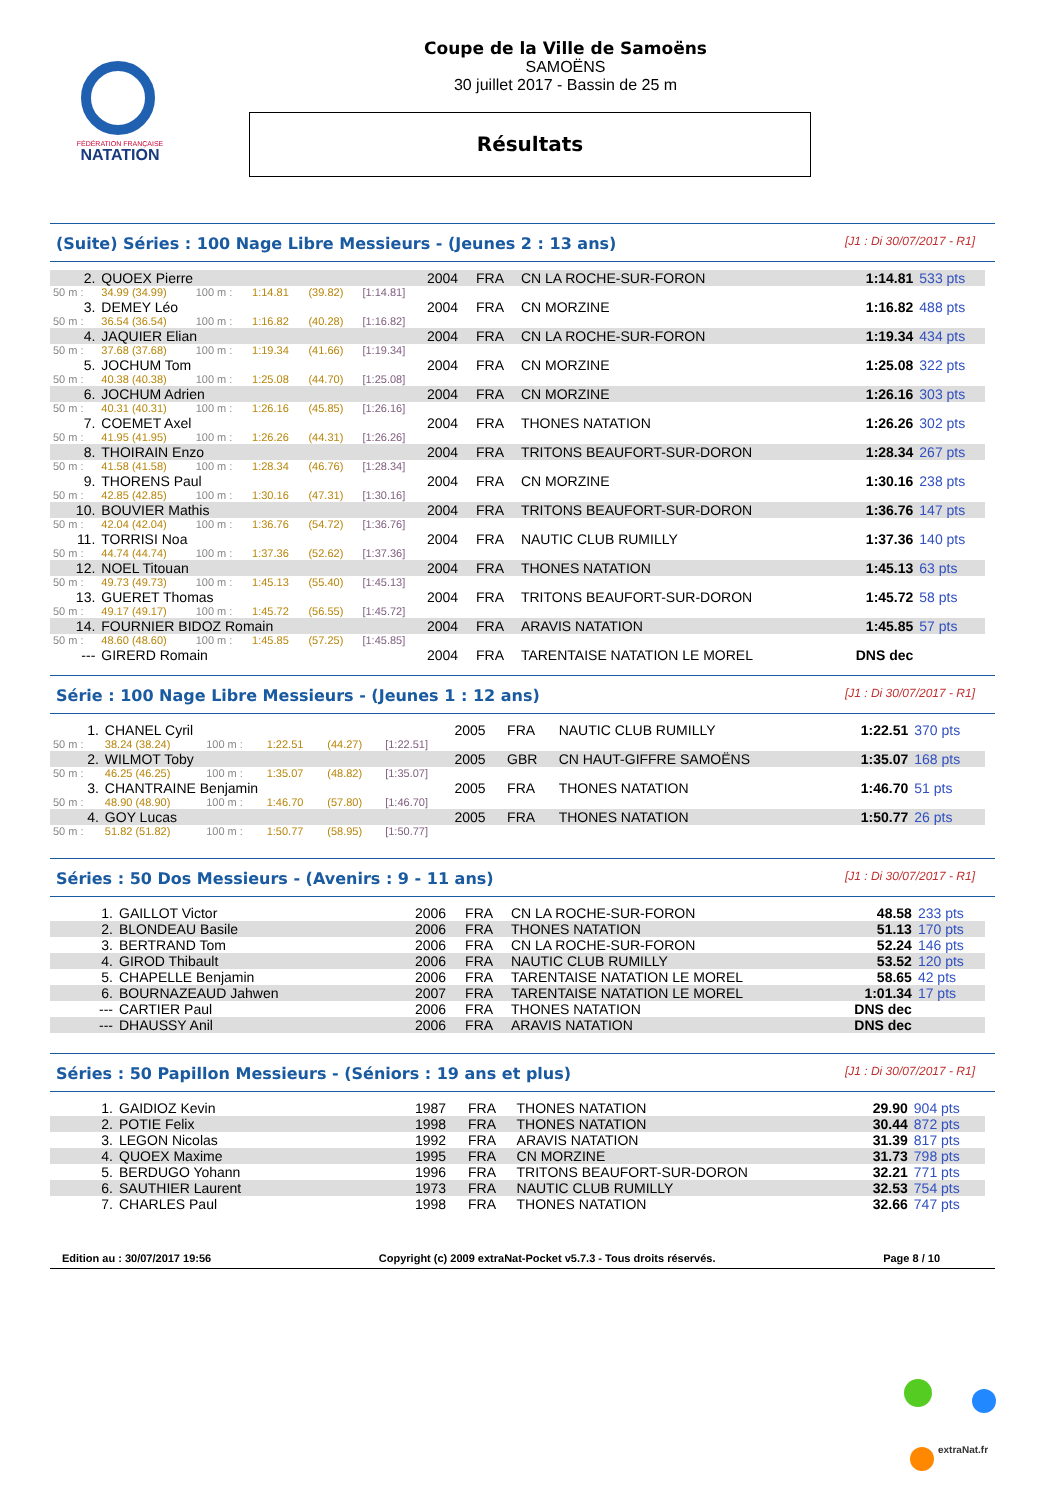FÉDÉRATION FRANÇAISE
NATATION
Coupe de la Ville de Samoëns
SAMOËNS
30 juillet 2017 - Bassin de 25 m
Résultats
(Suite) Séries : 100 Nage Libre Messieurs - (Jeunes 2 : 13 ans) [J1 : Di 30/07/2017 - R1]
| 2. | QUOEX Pierre | | | | | 2004 | FRA | CN LA ROCHE-SUR-FORON | 1:14.81 | 533 pts |
| 50 m : | 34.99 (34.99) | 100 m : | 1:14.81 | (39.82) | [1:14.81] | | | | | |
| 3. | DEMEY Léo | | | | | 2004 | FRA | CN MORZINE | 1:16.82 | 488 pts |
| 50 m : | 36.54 (36.54) | 100 m : | 1:16.82 | (40.28) | [1:16.82] | | | | | |
| 4. | JAQUIER Elian | | | | | 2004 | FRA | CN LA ROCHE-SUR-FORON | 1:19.34 | 434 pts |
| 50 m : | 37.68 (37.68) | 100 m : | 1:19.34 | (41.66) | [1:19.34] | | | | | |
| 5. | JOCHUM Tom | | | | | 2004 | FRA | CN MORZINE | 1:25.08 | 322 pts |
| 50 m : | 40.38 (40.38) | 100 m : | 1:25.08 | (44.70) | [1:25.08] | | | | | |
| 6. | JOCHUM Adrien | | | | | 2004 | FRA | CN MORZINE | 1:26.16 | 303 pts |
| 50 m : | 40.31 (40.31) | 100 m : | 1:26.16 | (45.85) | [1:26.16] | | | | | |
| 7. | COEMET Axel | | | | | 2004 | FRA | THONES NATATION | 1:26.26 | 302 pts |
| 50 m : | 41.95 (41.95) | 100 m : | 1:26.26 | (44.31) | [1:26.26] | | | | | |
| 8. | THOIRAIN Enzo | | | | | 2004 | FRA | TRITONS BEAUFORT-SUR-DORON | 1:28.34 | 267 pts |
| 50 m : | 41.58 (41.58) | 100 m : | 1:28.34 | (46.76) | [1:28.34] | | | | | |
| 9. | THORENS Paul | | | | | 2004 | FRA | CN MORZINE | 1:30.16 | 238 pts |
| 50 m : | 42.85 (42.85) | 100 m : | 1:30.16 | (47.31) | [1:30.16] | | | | | |
| 10. | BOUVIER Mathis | | | | | 2004 | FRA | TRITONS BEAUFORT-SUR-DORON | 1:36.76 | 147 pts |
| 50 m : | 42.04 (42.04) | 100 m : | 1:36.76 | (54.72) | [1:36.76] | | | | | |
| 11. | TORRISI Noa | | | | | 2004 | FRA | NAUTIC CLUB RUMILLY | 1:37.36 | 140 pts |
| 50 m : | 44.74 (44.74) | 100 m : | 1:37.36 | (52.62) | [1:37.36] | | | | | |
| 12. | NOEL Titouan | | | | | 2004 | FRA | THONES NATATION | 1:45.13 | 63 pts |
| 50 m : | 49.73 (49.73) | 100 m : | 1:45.13 | (55.40) | [1:45.13] | | | | | |
| 13. | GUERET Thomas | | | | | 2004 | FRA | TRITONS BEAUFORT-SUR-DORON | 1:45.72 | 58 pts |
| 50 m : | 49.17 (49.17) | 100 m : | 1:45.72 | (56.55) | [1:45.72] | | | | | |
| 14. | FOURNIER BIDOZ Romain | | | | | 2004 | FRA | ARAVIS NATATION | 1:45.85 | 57 pts |
| 50 m : | 48.60 (48.60) | 100 m : | 1:45.85 | (57.25) | [1:45.85] | | | | | |
| --- | GIRERD Romain | | | | | 2004 | FRA | TARENTAISE NATATION LE MOREL | DNS dec | |
Série : 100 Nage Libre Messieurs - (Jeunes 1 : 12 ans) [J1 : Di 30/07/2017 - R1]
| 1. | CHANEL Cyril | | | | | 2005 | FRA | NAUTIC CLUB RUMILLY | 1:22.51 | 370 pts |
| 50 m : | 38.24 (38.24) | 100 m : | 1:22.51 | (44.27) | [1:22.51] | | | | | |
| 2. | WILMOT Toby | | | | | 2005 | GBR | CN HAUT-GIFFRE SAMOËNS | 1:35.07 | 168 pts |
| 50 m : | 46.25 (46.25) | 100 m : | 1:35.07 | (48.82) | [1:35.07] | | | | | |
| 3. | CHANTRAINE Benjamin | | | | | 2005 | FRA | THONES NATATION | 1:46.70 | 51 pts |
| 50 m : | 48.90 (48.90) | 100 m : | 1:46.70 | (57.80) | [1:46.70] | | | | | |
| 4. | GOY Lucas | | | | | 2005 | FRA | THONES NATATION | 1:50.77 | 26 pts |
| 50 m : | 51.82 (51.82) | 100 m : | 1:50.77 | (58.95) | [1:50.77] | | | | | |
Séries : 50 Dos Messieurs - (Avenirs : 9 - 11 ans) [J1 : Di 30/07/2017 - R1]
| 1. | GAILLOT Victor | 2006 | FRA | CN LA ROCHE-SUR-FORON | 48.58 | 233 pts |
| 2. | BLONDEAU Basile | 2006 | FRA | THONES NATATION | 51.13 | 170 pts |
| 3. | BERTRAND Tom | 2006 | FRA | CN LA ROCHE-SUR-FORON | 52.24 | 146 pts |
| 4. | GIROD Thibault | 2006 | FRA | NAUTIC CLUB RUMILLY | 53.52 | 120 pts |
| 5. | CHAPELLE Benjamin | 2006 | FRA | TARENTAISE NATATION LE MOREL | 58.65 | 42 pts |
| 6. | BOURNAZEAUD Jahwen | 2007 | FRA | TARENTAISE NATATION LE MOREL | 1:01.34 | 17 pts |
| --- | CARTIER Paul | 2006 | FRA | THONES NATATION | DNS dec | |
| --- | DHAUSSY Anil | 2006 | FRA | ARAVIS NATATION | DNS dec | |
Séries : 50 Papillon Messieurs - (Séniors : 19 ans et plus) [J1 : Di 30/07/2017 - R1]
| 1. | GAIDIOZ Kevin | 1987 | FRA | THONES NATATION | 29.90 | 904 pts |
| 2. | POTIE Felix | 1998 | FRA | THONES NATATION | 30.44 | 872 pts |
| 3. | LEGON Nicolas | 1992 | FRA | ARAVIS NATATION | 31.39 | 817 pts |
| 4. | QUOEX Maxime | 1995 | FRA | CN MORZINE | 31.73 | 798 pts |
| 5. | BERDUGO Yohann | 1996 | FRA | TRITONS BEAUFORT-SUR-DORON | 32.21 | 771 pts |
| 6. | SAUTHIER Laurent | 1973 | FRA | NAUTIC CLUB RUMILLY | 32.53 | 754 pts |
| 7. | CHARLES Paul | 1998 | FRA | THONES NATATION | 32.66 | 747 pts |
Edition au : 30/07/2017 19:56 Copyright (c) 2009 extraNat-Pocket v5.7.3 - Tous droits réservés. Page 8 / 10
extraNat.fr